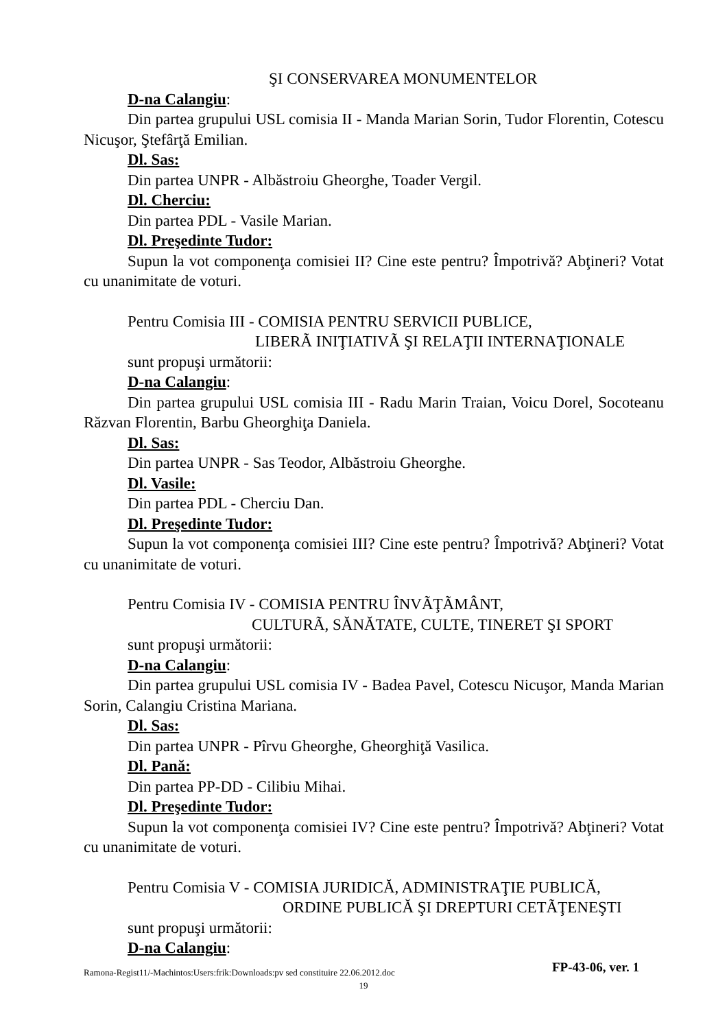ŞI CONSERVAREA MONUMENTELOR
D-na Calangiu:
Din partea grupului USL comisia II - Manda Marian Sorin, Tudor Florentin, Cotescu Nicuşor, Ştefârţă Emilian.
Dl. Sas:
Din partea UNPR - Albăstroiu Gheorghe, Toader Vergil.
Dl. Cherciu:
Din partea PDL - Vasile Marian.
Dl. Preşedinte Tudor:
Supun la vot componenţa comisiei II? Cine este pentru? Împotrivă? Abţineri? Votat cu unanimitate de voturi.
Pentru Comisia III - COMISIA PENTRU SERVICII PUBLICE,
LIBERÃ INIŢIATIVÃ ŞI RELAŢII INTERNAŢIONALE
sunt propuşi următorii:
D-na Calangiu:
Din partea grupului USL comisia III - Radu Marin Traian, Voicu Dorel, Socoteanu Răzvan Florentin, Barbu Gheorghiţa Daniela.
Dl. Sas:
Din partea UNPR - Sas Teodor, Albăstroiu Gheorghe.
Dl. Vasile:
Din partea PDL - Cherciu Dan.
Dl. Preşedinte Tudor:
Supun la vot componenţa comisiei III? Cine este pentru? Împotrivă? Abţineri? Votat cu unanimitate de voturi.
Pentru Comisia IV - COMISIA PENTRU ÎNVÃŢÃMÂNT,
CULTURÃ, SĂNĂTATE, CULTE, TINERET ŞI SPORT
sunt propuşi următorii:
D-na Calangiu:
Din partea grupului USL comisia IV - Badea Pavel, Cotescu Nicuşor, Manda Marian Sorin, Calangiu Cristina Mariana.
Dl. Sas:
Din partea UNPR - Pîrvu Gheorghe, Gheorghiţă Vasilica.
Dl. Pană:
Din partea PP-DD - Cilibiu Mihai.
Dl. Preşedinte Tudor:
Supun la vot componenţa comisiei IV? Cine este pentru? Împotrivă? Abţineri? Votat cu unanimitate de voturi.
Pentru Comisia V - COMISIA JURIDICĂ, ADMINISTRAŢIE PUBLICĂ,
ORDINE PUBLICĂ ŞI DREPTURI CETÃŢENEŞTI
sunt propuşi următorii:
D-na Calangiu:
Ramona-Regist11/-Machintos:Users:frik:Downloads:pv sed constituire 22.06.2012.doc FP-43-06, ver. 1
19